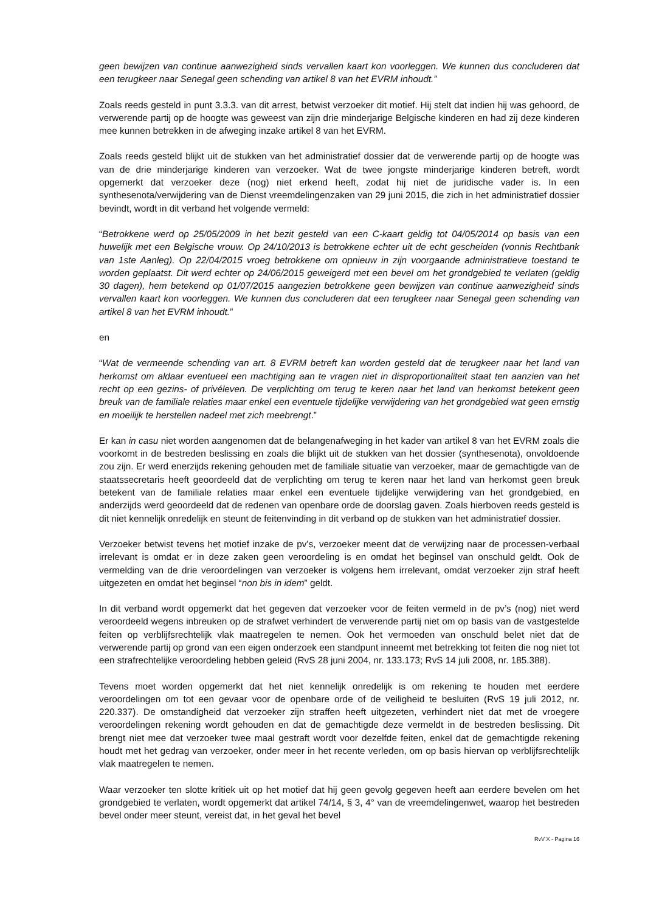geen bewijzen van continue aanwezigheid sinds vervallen kaart kon voorleggen. We kunnen dus concluderen dat een terugkeer naar Senegal geen schending van artikel 8 van het EVRM inhoudt.”
Zoals reeds gesteld in punt 3.3.3. van dit arrest, betwist verzoeker dit motief. Hij stelt dat indien hij was gehoord, de verwerende partij op de hoogte was geweest van zijn drie minderjarige Belgische kinderen en had zij deze kinderen mee kunnen betrekken in de afweging inzake artikel 8 van het EVRM.
Zoals reeds gesteld blijkt uit de stukken van het administratief dossier dat de verwerende partij op de hoogte was van de drie minderjarige kinderen van verzoeker. Wat de twee jongste minderjarige kinderen betreft, wordt opgemerkt dat verzoeker deze (nog) niet erkend heeft, zodat hij niet de juridische vader is. In een synthesenota/verwijdering van de Dienst vreemdelingenzaken van 29 juni 2015, die zich in het administratief dossier bevindt, wordt in dit verband het volgende vermeld:
“Betrokkene werd op 25/05/2009 in het bezit gesteld van een C-kaart geldig tot 04/05/2014 op basis van een huwelijk met een Belgische vrouw. Op 24/10/2013 is betrokkene echter uit de echt gescheiden (vonnis Rechtbank van 1ste Aanleg). Op 22/04/2015 vroeg betrokkene om opnieuw in zijn voorgaande administratieve toestand te worden geplaatst. Dit werd echter op 24/06/2015 geweigerd met een bevel om het grondgebied te verlaten (geldig 30 dagen), hem betekend op 01/07/2015 aangezien betrokkene geen bewijzen van continue aanwezigheid sinds vervallen kaart kon voorleggen. We kunnen dus concluderen dat een terugkeer naar Senegal geen schending van artikel 8 van het EVRM inhoudt.”
en
“Wat de vermeende schending van art. 8 EVRM betreft kan worden gesteld dat de terugkeer naar het land van herkomst om aldaar eventueel een machtiging aan te vragen niet in disproportionaliteit staat ten aanzien van het recht op een gezins- of privéleven. De verplichting om terug te keren naar het land van herkomst betekent geen breuk van de familiale relaties maar enkel een eventuele tijdelijke verwijdering van het grondgebied wat geen ernstig en moeilijk te herstellen nadeel met zich meebrengt.”
Er kan in casu niet worden aangenomen dat de belangenafweging in het kader van artikel 8 van het EVRM zoals die voorkomt in de bestreden beslissing en zoals die blijkt uit de stukken van het dossier (synthesenota), onvoldoende zou zijn. Er werd enerzijds rekening gehouden met de familiale situatie van verzoeker, maar de gemachtigde van de staatssecretaris heeft geoordeeld dat de verplichting om terug te keren naar het land van herkomst geen breuk betekent van de familiale relaties maar enkel een eventuele tijdelijke verwijdering van het grondgebied, en anderzijds werd geoordeeld dat de redenen van openbare orde de doorslag gaven. Zoals hierboven reeds gesteld is dit niet kennelijk onredelijk en steunt de feitenvinding in dit verband op de stukken van het administratief dossier.
Verzoeker betwist tevens het motief inzake de pv’s, verzoeker meent dat de verwijzing naar de processen-verbaal irrelevant is omdat er in deze zaken geen veroordeling is en omdat het beginsel van onschuld geldt. Ook de vermelding van de drie veroordelingen van verzoeker is volgens hem irrelevant, omdat verzoeker zijn straf heeft uitgezeten en omdat het beginsel “non bis in idem” geldt.
In dit verband wordt opgemerkt dat het gegeven dat verzoeker voor de feiten vermeld in de pv’s (nog) niet werd veroordeeld wegens inbreuken op de strafwet verhindert de verwerende partij niet om op basis van de vastgestelde feiten op verblijfsrechtelijk vlak maatregelen te nemen. Ook het vermoeden van onschuld belet niet dat de verwerende partij op grond van een eigen onderzoek een standpunt inneemt met betrekking tot feiten die nog niet tot een strafrechtelijke veroordeling hebben geleid (RvS 28 juni 2004, nr. 133.173; RvS 14 juli 2008, nr. 185.388).
Tevens moet worden opgemerkt dat het niet kennelijk onredelijk is om rekening te houden met eerdere veroordelingen om tot een gevaar voor de openbare orde of de veiligheid te besluiten (RvS 19 juli 2012, nr. 220.337). De omstandigheid dat verzoeker zijn straffen heeft uitgezeten, verhindert niet dat met de vroegere veroordelingen rekening wordt gehouden en dat de gemachtigde deze vermeldt in de bestreden beslissing. Dit brengt niet mee dat verzoeker twee maal gestraft wordt voor dezelfde feiten, enkel dat de gemachtigde rekening houdt met het gedrag van verzoeker, onder meer in het recente verleden, om op basis hiervan op verblijfsrechtelijk vlak maatregelen te nemen.
Waar verzoeker ten slotte kritiek uit op het motief dat hij geen gevolg gegeven heeft aan eerdere bevelen om het grondgebied te verlaten, wordt opgemerkt dat artikel 74/14, § 3, 4° van de vreemdelingenwet, waarop het bestreden bevel onder meer steunt, vereist dat, in het geval het bevel
RvV X - Pagina 16